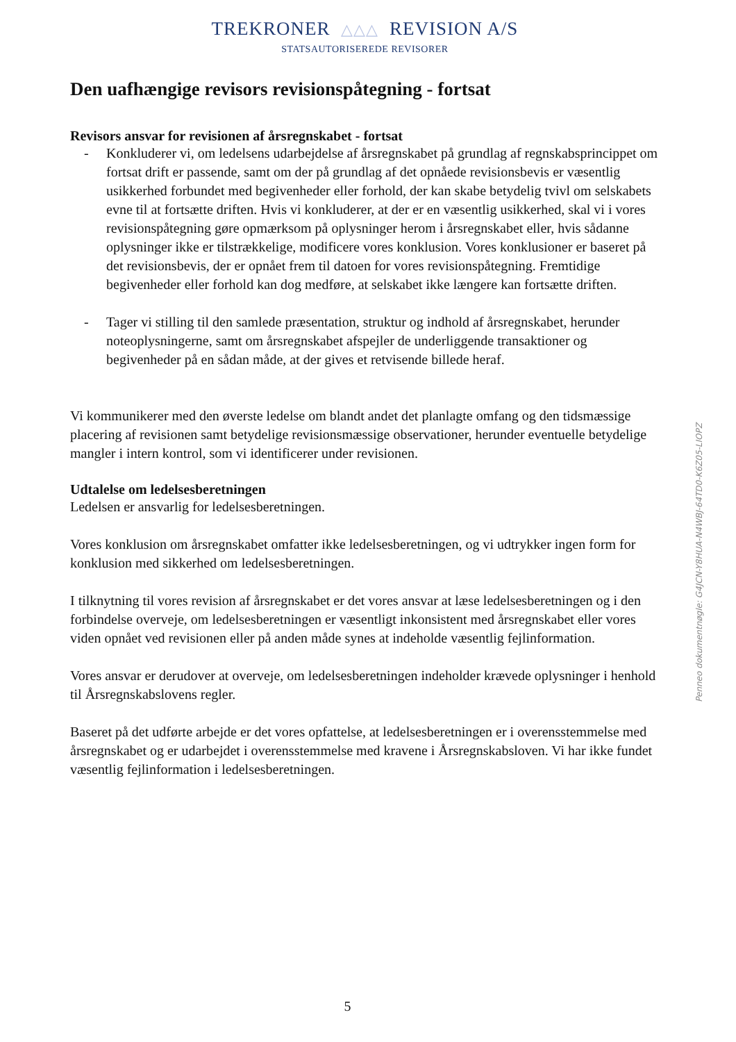TREKRONER △△△ REVISION A/S
STATSAUTORISEREDE REVISORER
Den uafhængige revisors revisionspåtegning - fortsat
Revisors ansvar for revisionen af årsregnskabet - fortsat
- Konkluderer vi, om ledelsens udarbejdelse af årsregnskabet på grundlag af regnskabsprincippet om fortsat drift er passende, samt om der på grundlag af det opnåede revisionsbevis er væsentlig usikkerhed forbundet med begivenheder eller forhold, der kan skabe betydelig tvivl om selskabets evne til at fortsætte driften. Hvis vi konkluderer, at der er en væsentlig usikkerhed, skal vi i vores revisionspåtegning gøre opmærksom på oplysninger herom i årsregnskabet eller, hvis sådanne oplysninger ikke er tilstrækkelige, modificere vores konklusion. Vores konklusioner er baseret på det revisionsbevis, der er opnået frem til datoen for vores revisionspåtegning. Fremtidige begivenheder eller forhold kan dog medføre, at selskabet ikke længere kan fortsætte driften.
- Tager vi stilling til den samlede præsentation, struktur og indhold af årsregnskabet, herunder noteoplysningerne, samt om årsregnskabet afspejler de underliggende transaktioner og begivenheder på en sådan måde, at der gives et retvisende billede heraf.
Vi kommunikerer med den øverste ledelse om blandt andet det planlagte omfang og den tidsmæssige placering af revisionen samt betydelige revisionsmæssige observationer, herunder eventuelle betydelige mangler i intern kontrol, som vi identificerer under revisionen.
Udtalelse om ledelsesberetningen
Ledelsen er ansvarlig for ledelsesberetningen.
Vores konklusion om årsregnskabet omfatter ikke ledelsesberetningen, og vi udtrykker ingen form for konklusion med sikkerhed om ledelsesberetningen.
I tilknytning til vores revision af årsregnskabet er det vores ansvar at læse ledelsesberetningen og i den forbindelse overveje, om ledelsesberetningen er væsentligt inkonsistent med årsregnskabet eller vores viden opnået ved revisionen eller på anden måde synes at indeholde væsentlig fejlinformation.
Vores ansvar er derudover at overveje, om ledelsesberetningen indeholder krævede oplysninger i henhold til Årsregnskabslovens regler.
Baseret på det udførte arbejde er det vores opfattelse, at ledelsesberetningen er i overensstemmelse med årsregnskabet og er udarbejdet i overensstemmelse med kravene i Årsregnskabsloven. Vi har ikke fundet væsentlig fejlinformation i ledelsesberetningen.
5
Penneo dokumentnøgle: G4JCN-Y8HUA-N4WBJ-64TD0-K6Z05-LIOPZ